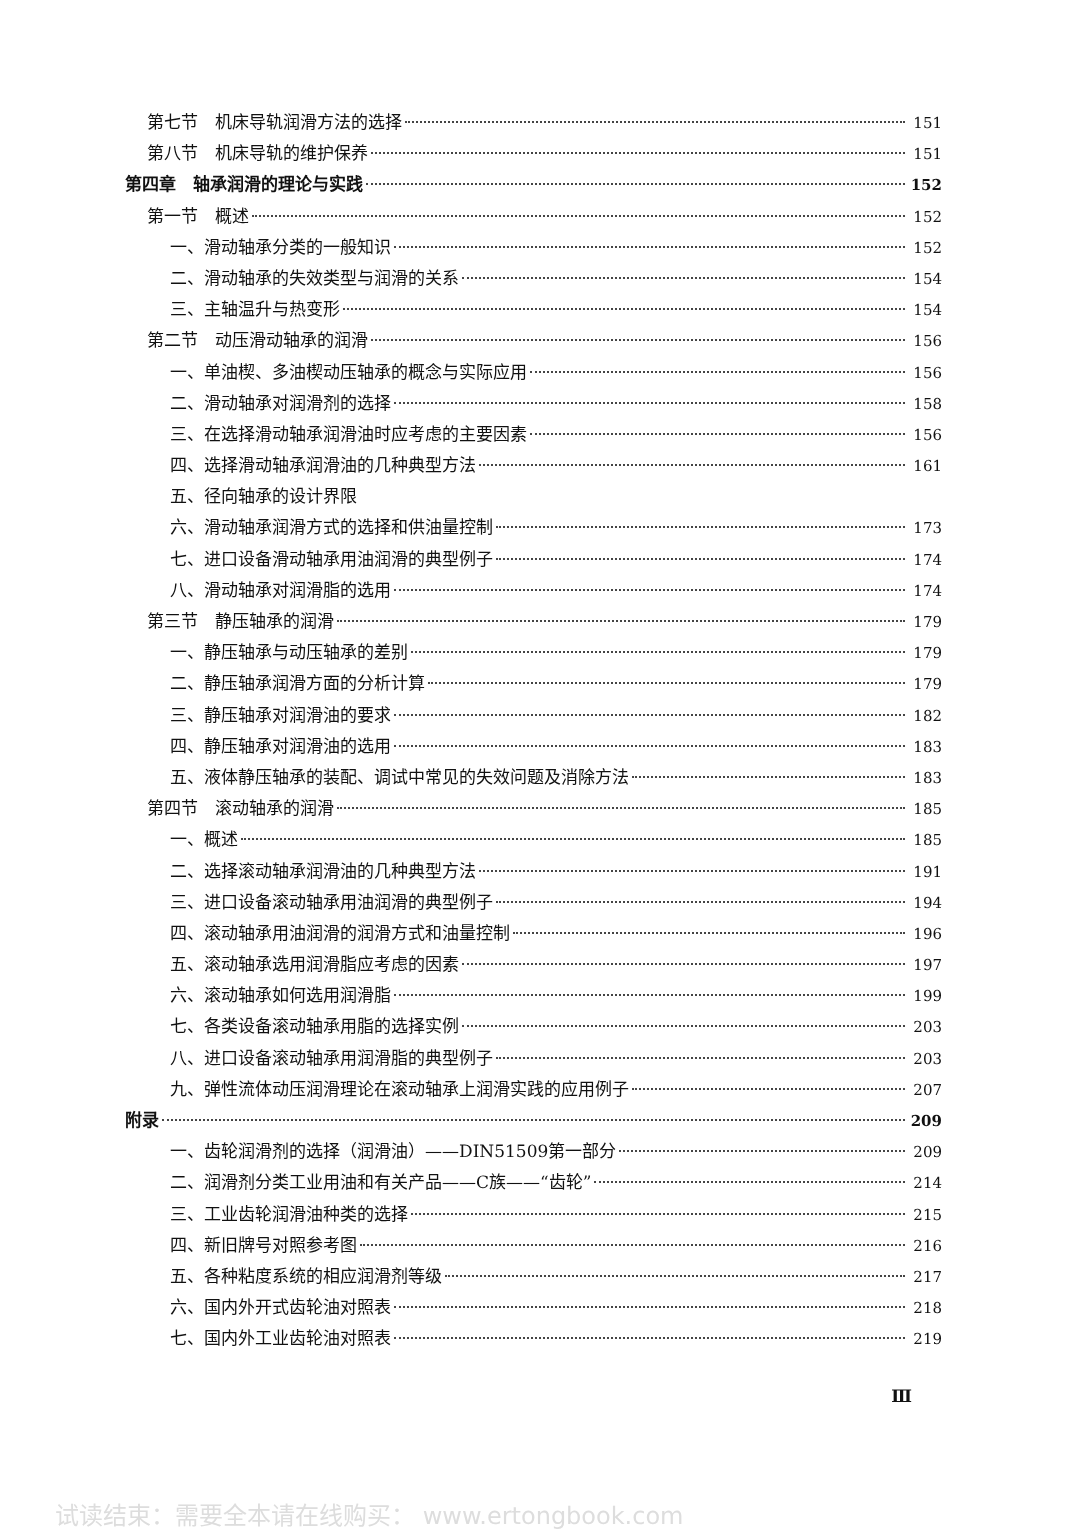第七节　机床导轨润滑方法的选择 151
第八节　机床导轨的维护保养 151
第四章　轴承润滑的理论与实践 152
第一节　概述 152
一、滑动轴承分类的一般知识 152
二、滑动轴承的失效类型与润滑的关系 154
三、主轴温升与热变形 154
第二节　动压滑动轴承的润滑 156
一、单油楔、多油楔动压轴承的概念与实际应用 156
二、滑动轴承对润滑剂的选择 158
三、在选择滑动轴承润滑油时应考虑的主要因素 156
四、选择滑动轴承润滑油的几种典型方法 161
五、径向轴承的设计界限
六、滑动轴承润滑方式的选择和供油量控制 173
七、进口设备滑动轴承用油润滑的典型例子 174
八、滑动轴承对润滑脂的选用 174
第三节　静压轴承的润滑 179
一、静压轴承与动压轴承的差别 179
二、静压轴承润滑方面的分析计算 179
三、静压轴承对润滑油的要求 182
四、静压轴承对润滑油的选用 183
五、液体静压轴承的装配、调试中常见的失效问题及消除方法 183
第四节　滚动轴承的润滑 185
一、概述 185
二、选择滚动轴承润滑油的几种典型方法 191
三、进口设备滚动轴承用油润滑的典型例子 194
四、滚动轴承用油润滑的润滑方式和油量控制 196
五、滚动轴承选用润滑脂应考虑的因素 197
六、滚动轴承如何选用润滑脂 199
七、各类设备滚动轴承用脂的选择实例 203
八、进口设备滚动轴承用润滑脂的典型例子 203
九、弹性流体动压润滑理论在滚动轴承上润滑实践的应用例子 207
附录 209
一、齿轮润滑剂的选择（润滑油）——DIN51509第一部分 209
二、润滑剂分类工业用油和有关产品——C族——“齿轮” 214
三、工业齿轮润滑油种类的选择 215
四、新旧牌号对照参考图 216
五、各种粘度系统的相应润滑剂等级 217
六、国内外开式齿轮油对照表 218
七、国内外工业齿轮油对照表 219
Ⅲ
试读结束：需要全本请在线购买： www.ertongbook.com